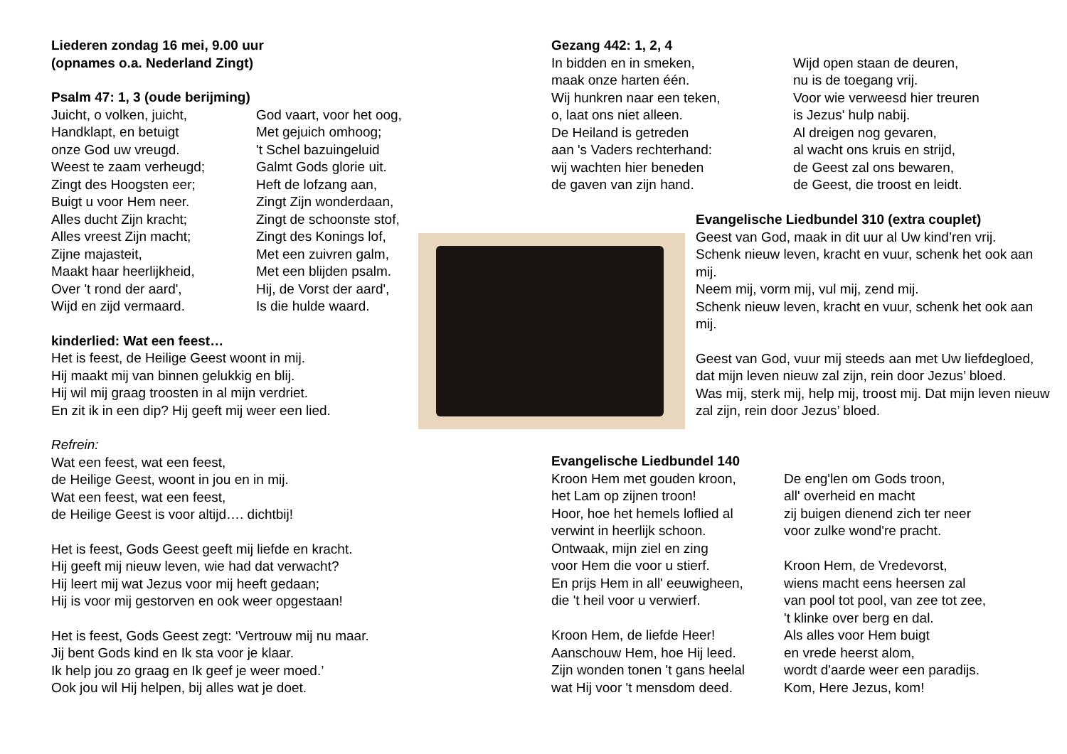Liederen zondag 16 mei, 9.00 uur
(opnames o.a. Nederland Zingt)
Psalm 47: 1, 3 (oude berijming)
Juicht, o volken, juicht,
Handklapt, en betuigt
onze God uw vreugd.
Weest te zaam verheugd;
Zingt des Hoogsten eer;
Buigt u voor Hem neer.
Alles ducht Zijn kracht;
Alles vreest Zijn macht;
Zijne majasteit,
Maakt haar heerlijkheid,
Over 't rond der aard',
Wijd en zijd vermaard.
God vaart, voor het oog,
Met gejuich omhoog;
't Schel bazuingeluid
Galmt Gods glorie uit.
Heft de lofzang aan,
Zingt Zijn wonderdaan,
Zingt de schoonste stof,
Zingt des Konings lof,
Met een zuivren galm,
Met een blijden psalm.
Hij, de Vorst der aard',
Is die hulde waard.
kinderlied: Wat een feest…
Het is feest, de Heilige Geest woont in mij.
Hij maakt mij van binnen gelukkig en blij.
Hij wil mij graag troosten in al mijn verdriet.
En zit ik in een dip? Hij geeft mij weer een lied.
Refrein:
Wat een feest, wat een feest,
de Heilige Geest, woont in jou en in mij.
Wat een feest, wat een feest,
de Heilige Geest is voor altijd…. dichtbij!
Het is feest, Gods Geest geeft mij liefde en kracht.
Hij geeft mij nieuw leven, wie had dat verwacht?
Hij leert mij wat Jezus voor mij heeft gedaan;
Hij is voor mij gestorven en ook weer opgestaan!
Het is feest, Gods Geest zegt: ‘Vertrouw mij nu maar.
Jij bent Gods kind en Ik sta voor je klaar.
Ik help jou zo graag en Ik geef je weer moed.’
Ook jou wil Hij helpen, bij alles wat je doet.
Gezang 442: 1, 2, 4
In bidden en in smeken,
maak onze harten één.
Wij hunkren naar een teken,
o, laat ons niet alleen.
De Heiland is getreden
aan 's Vaders rechterhand:
wij wachten hier beneden
de gaven van zijn hand.
Wijd open staan de deuren,
nu is de toegang vrij.
Voor wie verweesd hier treuren
is Jezus' hulp nabij.
Al dreigen nog gevaren,
al wacht ons kruis en strijd,
de Geest zal ons bewaren,
de Geest, die troost en leidt.
Evangelische Liedbundel 310 (extra couplet)
Geest van God, maak in dit uur al Uw kind’ren vrij.
Schenk nieuw leven, kracht en vuur, schenk het ook aan mij.
Neem mij, vorm mij, vul mij, zend mij.
Schenk nieuw leven, kracht en vuur, schenk het ook aan mij.
Geest van God, vuur mij steeds aan met Uw liefdegloed, dat mijn leven nieuw zal zijn, rein door Jezus’ bloed.
Was mij, sterk mij, help mij, troost mij. Dat mijn leven nieuw zal zijn, rein door Jezus’ bloed.
Evangelische Liedbundel 140
Kroon Hem met gouden kroon,
het Lam op zijnen troon!
Hoor, hoe het hemels loflied al
verwint in heerlijk schoon.
Ontwaak, mijn ziel en zing
voor Hem die voor u stierf.
En prijs Hem in all' eeuwigheen,
die 't heil voor u verwierf.
Kroon Hem, de liefde Heer!
Aanschouw Hem, hoe Hij leed.
Zijn wonden tonen 't gans heelal
wat Hij voor 't mensdom deed.
De eng'len om Gods troon,
all' overheid en macht
zij buigen dienend zich ter neer
voor zulke wond're pracht.
Kroon Hem, de Vredevorst,
wiens macht eens heersen zal
van pool tot pool, van zee tot zee,
't klinke over berg en dal.
Als alles voor Hem buigt
en vrede heerst alom,
wordt d'aarde weer een paradijs.
Kom, Here Jezus, kom!